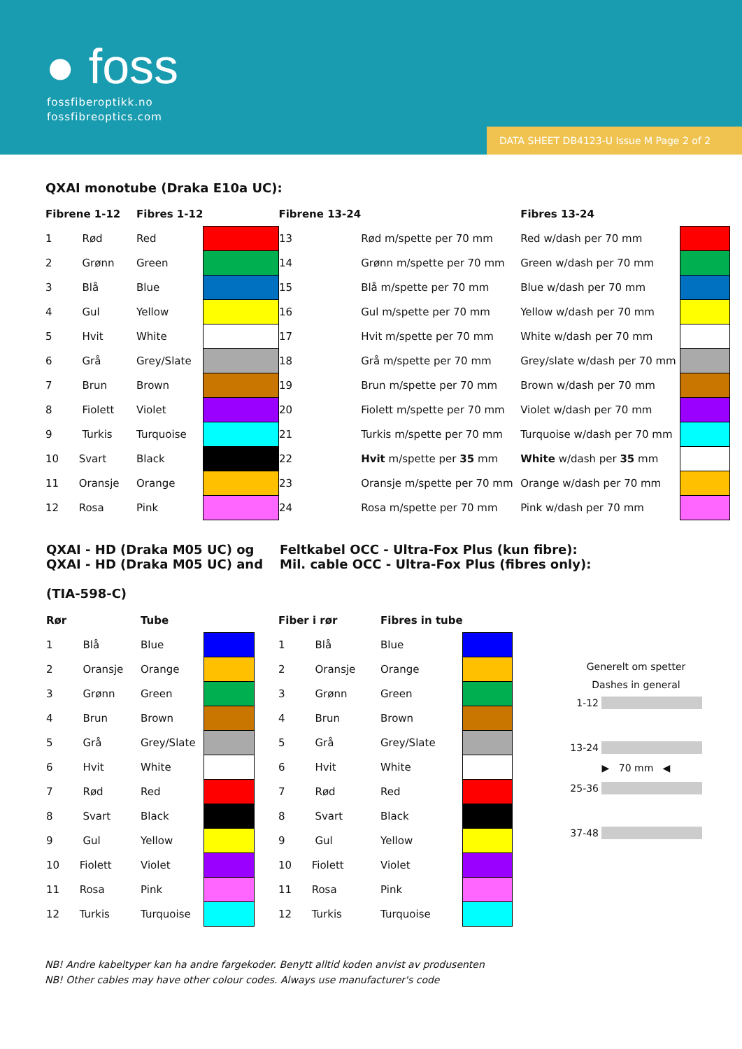● foss
fossfiberoptikk.no
fossfibreoptics.com
DATA SHEET DB4123-U Issue M Page 2 of 2
QXAI monotube (Draka E10a UC):
| Fibrene 1-12 | Fibres 1-12 | | Fibrene 13-24 | | Fibres 13-24 | |
| --- | --- | --- | --- | --- | --- | --- |
| 1 Rød | Red | | 13 | Rød m/spette per 70 mm | Red w/dash per 70 mm | |
| 2 Grønn | Green | | 14 | Grønn m/spette per 70 mm | Green w/dash per 70 mm | |
| 3 Blå | Blue | | 15 | Blå m/spette per 70 mm | Blue w/dash per 70 mm | |
| 4 Gul | Yellow | | 16 | Gul m/spette per 70 mm | Yellow w/dash per 70 mm | |
| 5 Hvit | White | | 17 | Hvit m/spette per 70 mm | White w/dash per 70 mm | |
| 6 Grå | Grey/Slate | | 18 | Grå m/spette per 70 mm | Grey/slate w/dash per 70 mm | |
| 7 Brun | Brown | | 19 | Brun m/spette per 70 mm | Brown w/dash per 70 mm | |
| 8 Fiolett | Violet | | 20 | Fiolett m/spette per 70 mm | Violet w/dash per 70 mm | |
| 9 Turkis | Turquoise | | 21 | Turkis m/spette per 70 mm | Turquoise w/dash per 70 mm | |
| 10 Svart | Black | | 22 | Hvit m/spette per 35 mm | White w/dash per 35 mm | |
| 11 Oransje | Orange | | 23 | Oransje m/spette per 70 mm | Orange w/dash per 70 mm | |
| 12 Rosa | Pink | | 24 | Rosa m/spette per 70 mm | Pink w/dash per 70 mm | |
QXAI - HD (Draka M05 UC) og
QXAI - HD (Draka M05 UC) and
(TIA-598-C)
Feltkabel OCC - Ultra-Fox Plus (kun fibre):
Mil. cable OCC - Ultra-Fox Plus (fibres only):
| Rør | Tube | | | Fiber i rør | Fibres in tube | |
| --- | --- | --- | --- | --- | --- | --- |
| 1 Blå | Blue | | | 1 Blå | Blue | |
| 2 Oransje | Orange | | | 2 Oransje | Orange | |
| 3 Grønn | Green | | | 3 Grønn | Green | |
| 4 Brun | Brown | | | 4 Brun | Brown | |
| 5 Grå | Grey/Slate | | | 5 Grå | Grey/Slate | |
| 6 Hvit | White | | | 6 Hvit | White | |
| 7 Rød | Red | | | 7 Rød | Red | |
| 8 Svart | Black | | | 8 Svart | Black | |
| 9 Gul | Yellow | | | 9 Gul | Yellow | |
| 10 Fiolett | Violet | | | 10 Fiolett | Violet | |
| 11 Rosa | Pink | | | 11 Rosa | Pink | |
| 12 Turkis | Turquoise | | | 12 Turkis | Turquoise | |
Generelt om spetter
Dashes in general
1-12
13-24
▶ 70 mm ◀
25-36
37-48
NB! Andre kabeltyper kan ha andre fargekoder. Benytt alltid koden anvist av produsenten
NB! Other cables may have other colour codes. Always use manufacturer's code